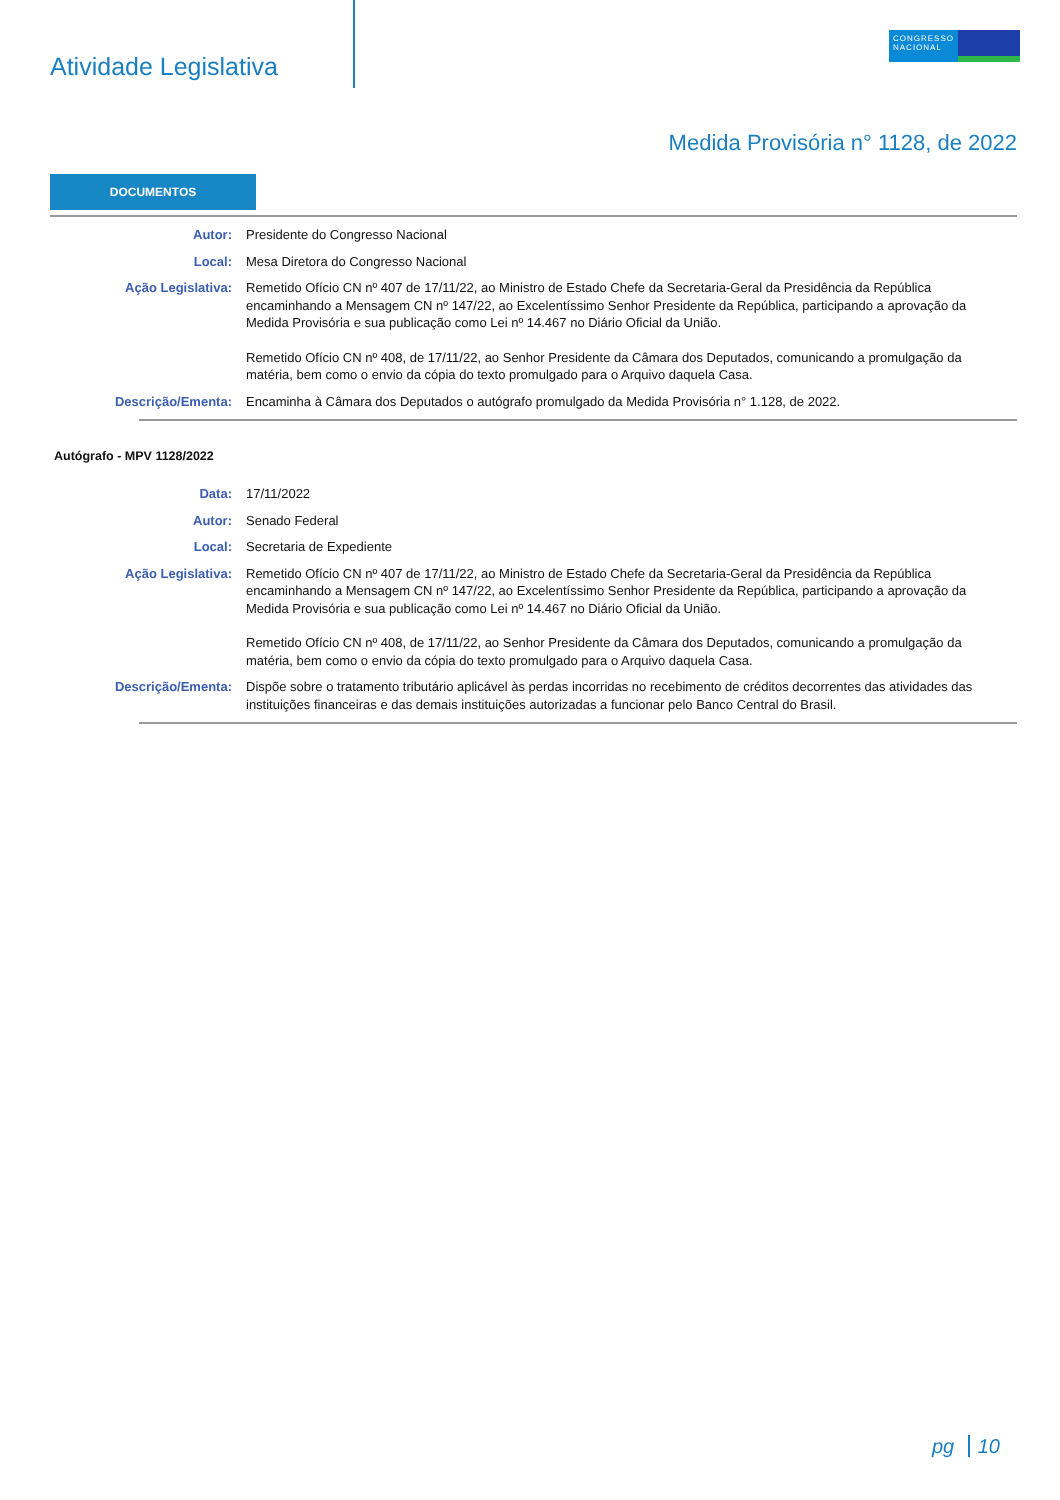Atividade Legislativa
CONGRESSO
NACIONAL
Medida Provisória n° 1128, de 2022
DOCUMENTOS
Autor: Presidente do Congresso Nacional
Local: Mesa Diretora do Congresso Nacional
Ação Legislativa: Remetido Ofício CN nº 407 de 17/11/22, ao Ministro de Estado Chefe da Secretaria-Geral da Presidência da República encaminhando a Mensagem CN nº 147/22, ao Excelentíssimo Senhor Presidente da República, participando a aprovação da Medida Provisória e sua publicação como Lei nº 14.467 no Diário Oficial da União.
Remetido Ofício CN nº 408, de 17/11/22, ao Senhor Presidente da Câmara dos Deputados, comunicando a promulgação da matéria, bem como o envio da cópia do texto promulgado para o Arquivo daquela Casa.
Descrição/Ementa: Encaminha à Câmara dos Deputados o autógrafo promulgado da Medida Provisória n° 1.128, de 2022.
Autógrafo - MPV 1128/2022
Data: 17/11/2022
Autor: Senado Federal
Local: Secretaria de Expediente
Ação Legislativa: Remetido Ofício CN nº 407 de 17/11/22, ao Ministro de Estado Chefe da Secretaria-Geral da Presidência da República encaminhando a Mensagem CN nº 147/22, ao Excelentíssimo Senhor Presidente da República, participando a aprovação da Medida Provisória e sua publicação como Lei nº 14.467 no Diário Oficial da União.
Remetido Ofício CN nº 408, de 17/11/22, ao Senhor Presidente da Câmara dos Deputados, comunicando a promulgação da matéria, bem como o envio da cópia do texto promulgado para o Arquivo daquela Casa.
Descrição/Ementa: Dispõe sobre o tratamento tributário aplicável às perdas incorridas no recebimento de créditos decorrentes das atividades das instituições financeiras e das demais instituições autorizadas a funcionar pelo Banco Central do Brasil.
pg 10